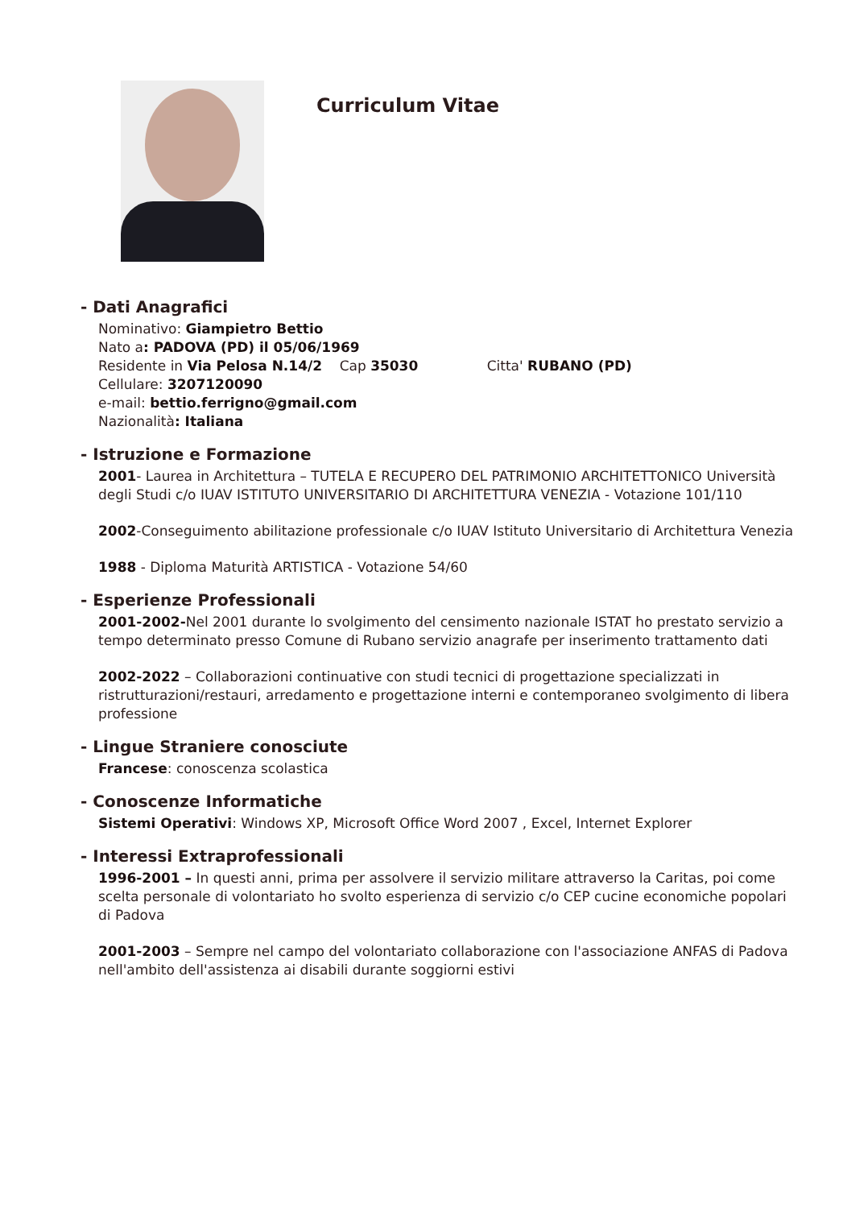Curriculum Vitae
- Dati Anagrafici
Nominativo: Giampietro Bettio
Nato a: PADOVA (PD) il 05/06/1969
Residente in Via Pelosa N.14/2 Cap 35030 Citta' RUBANO (PD)
Cellulare: 3207120090
e-mail: bettio.ferrigno@gmail.com
Nazionalità: Italiana
- Istruzione e Formazione
2001- Laurea in Architettura – TUTELA E RECUPERO DEL PATRIMONIO ARCHITETTONICO Università degli Studi c/o IUAV ISTITUTO UNIVERSITARIO DI ARCHITETTURA VENEZIA - Votazione 101/110
2002-Conseguimento abilitazione professionale c/o IUAV Istituto Universitario di Architettura Venezia
1988 - Diploma Maturità ARTISTICA - Votazione 54/60
- Esperienze Professionali
2001-2002-Nel 2001 durante lo svolgimento del censimento nazionale ISTAT ho prestato servizio a tempo determinato presso Comune di Rubano servizio anagrafe per inserimento trattamento dati
2002-2022 – Collaborazioni continuative con studi tecnici di progettazione specializzati in ristrutturazioni/restauri, arredamento e progettazione interni e contemporaneo svolgimento di libera professione
- Lingue Straniere conosciute
Francese: conoscenza scolastica
- Conoscenze Informatiche
Sistemi Operativi: Windows XP, Microsoft Office Word 2007 , Excel, Internet Explorer
- Interessi Extraprofessionali
1996-2001 – In questi anni, prima per assolvere il servizio militare attraverso la Caritas, poi come scelta personale di volontariato ho svolto esperienza di servizio c/o CEP cucine economiche popolari di Padova
2001-2003 – Sempre nel campo del volontariato collaborazione con l'associazione ANFAS di Padova nell'ambito dell'assistenza ai disabili durante soggiorni estivi